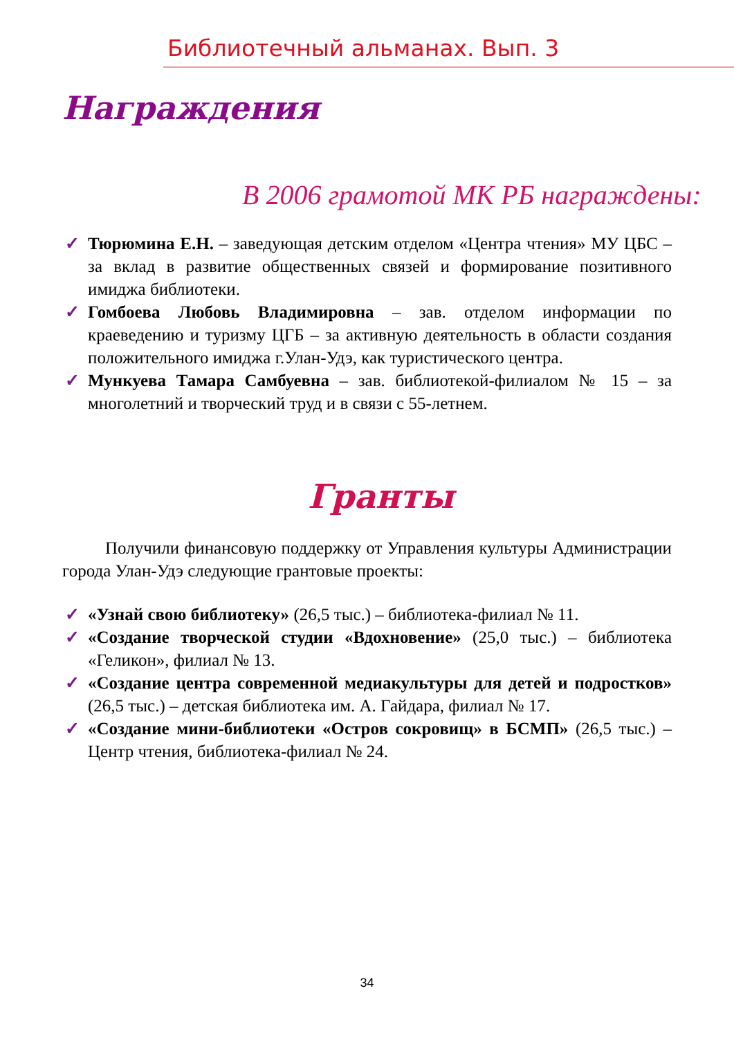Библиотечный альманах. Вып. 3
Награждения
В 2006 грамотой МК РБ награждены:
✓ Тюрюмина Е.Н. – заведующая детским отделом «Центра чтения» МУ ЦБС – за вклад в развитие общественных связей и формирование позитивного имиджа библиотеки.
✓ Гомбоева Любовь Владимировна – зав. отделом информации по краеведению и туризму ЦГБ – за активную деятельность в области создания положительного имиджа г.Улан-Удэ, как туристического центра.
✓ Мункуева Тамара Самбуевна – зав. библиотекой-филиалом № 15 – за многолетний и творческий труд и в связи с 55-летнем.
Гранты
Получили финансовую поддержку от Управления культуры Администрации города Улан-Удэ следующие грантовые проекты:
✓ «Узнай свою библиотеку» (26,5 тыс.) – библиотека-филиал № 11.
✓ «Создание творческой студии «Вдохновение» (25,0 тыс.) – библиотека «Геликон», филиал № 13.
✓ «Создание центра современной медиакультуры для детей и подростков» (26,5 тыс.) – детская библиотека им. А. Гайдара, филиал № 17.
✓ «Создание мини-библиотеки «Остров сокровищ» в БСМП» (26,5 тыс.) – Центр чтения, библиотека-филиал № 24.
34